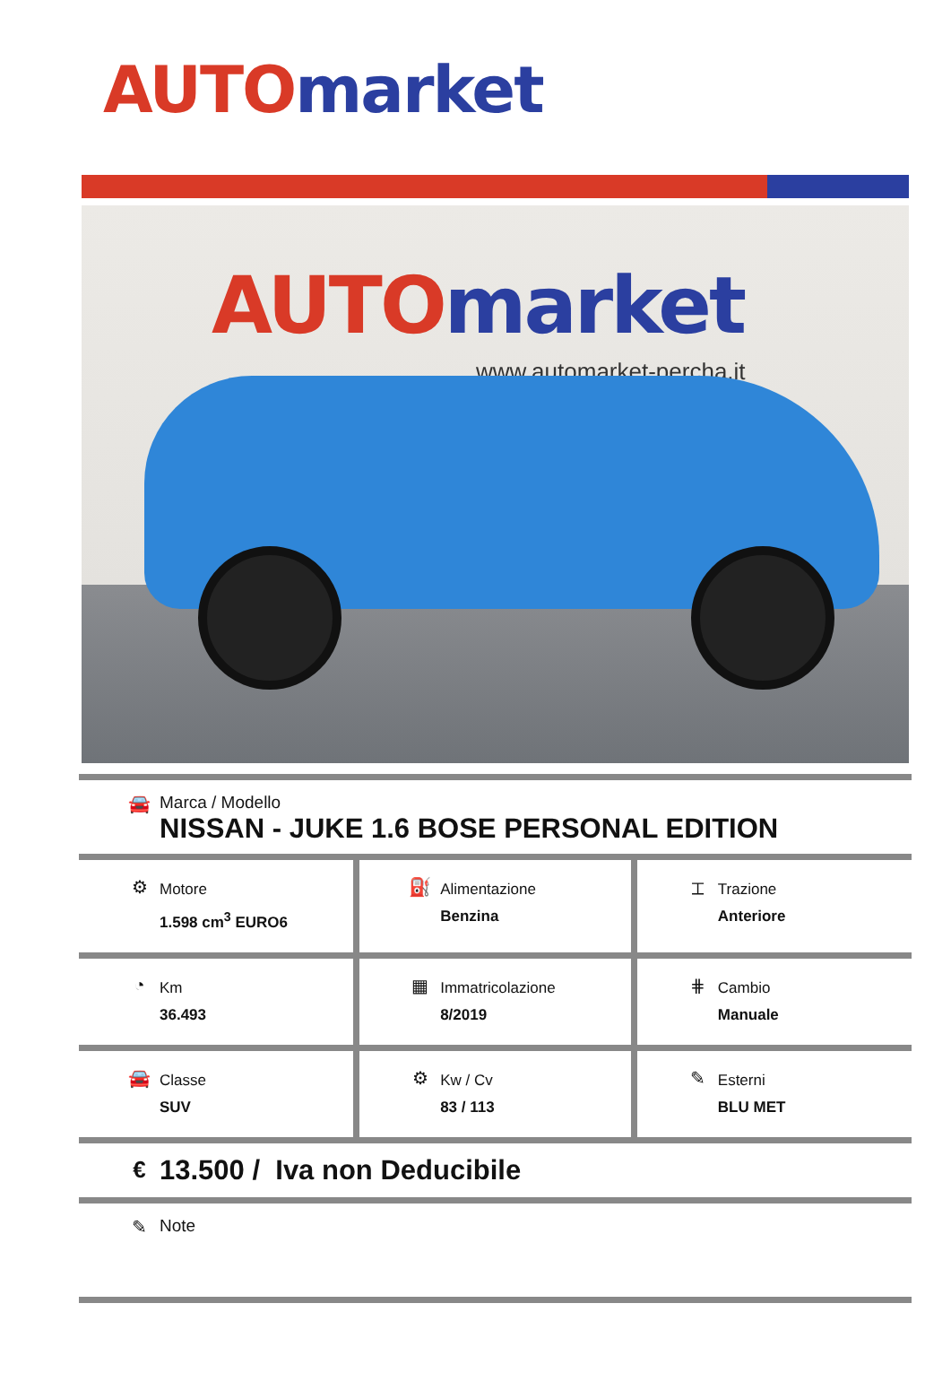AUTO market
AUTO market
www.automarket-percha.it
🚘 Marca / Modello
NISSAN - JUKE 1.6 BOSE PERSONAL EDITION
| ⚙ Motore 1.598 cm<sup>3</sup> EURO6 | ⛽ Alimentazione Benzina | ⌶ Trazione Anteriore |
| ◔ Km 36.493 | ▦ Immatricolazione 8/2019 | ⋕ Cambio Manuale |
| 🚘 Classe SUV | ⚙ Kw / Cv 83 / 113 | ✎ Esterni BLU MET |
€ 13.500 / Iva non Deducibile
✎ Note